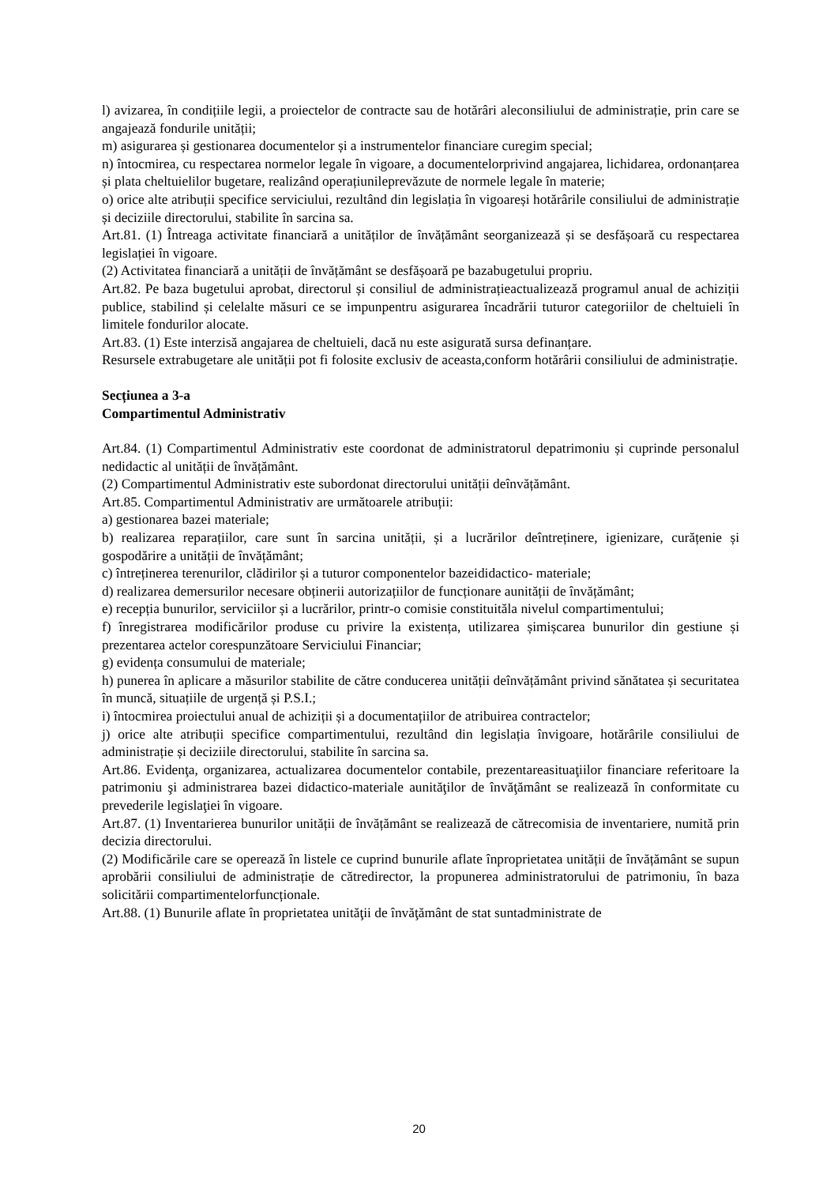l) avizarea, în condițiile legii, a proiectelor de contracte sau de hotărâri aleconsiliului de administrație, prin care se angajează fondurile unității;
m) asigurarea și gestionarea documentelor și a instrumentelor financiare curegim special;
n) întocmirea, cu respectarea normelor legale în vigoare, a documentelorprivind angajarea, lichidarea, ordonanțarea și plata cheltuielilor bugetare, realizând operațiunileprevăzute de normele legale în materie;
o) orice alte atribuții specifice serviciului, rezultând din legislația în vigoareși hotărârile consiliului de administrație și deciziile directorului, stabilite în sarcina sa.
Art.81. (1) Întreaga activitate financiară a unităților de învățământ seorganizează și se desfășoară cu respectarea legislației în vigoare.
(2) Activitatea financiară a unității de învățământ se desfășoară pe bazabugetului propriu.
Art.82. Pe baza bugetului aprobat, directorul și consiliul de administrațieactualizează programul anual de achiziții publice, stabilind și celelalte măsuri ce se impunpentru asigurarea încadrării tuturor categoriilor de cheltuieli în limitele fondurilor alocate.
Art.83. (1) Este interzisă angajarea de cheltuieli, dacă nu este asigurată sursa definanțare.
Resursele extrabugetare ale unității pot fi folosite exclusiv de aceasta,conform hotărârii consiliului de administrație.
Secțiunea a 3-a
Compartimentul Administrativ
Art.84. (1) Compartimentul Administrativ este coordonat de administratorul depatrimoniu și cuprinde personalul nedidactic al unității de învățământ.
(2) Compartimentul Administrativ este subordonat directorului unității deînvățământ.
Art.85. Compartimentul Administrativ are următoarele atribuții:
a) gestionarea bazei materiale;
b) realizarea reparațiilor, care sunt în sarcina unității, și a lucrărilor deîntreținere, igienizare, curățenie și gospodărire a unității de învățământ;
c) întreținerea terenurilor, clădirilor și a tuturor componentelor bazeididactico- materiale;
d) realizarea demersurilor necesare obținerii autorizațiilor de funcționare aunității de învățământ;
e) recepția bunurilor, serviciilor și a lucrărilor, printr-o comisie constituităla nivelul compartimentului;
f) înregistrarea modificărilor produse cu privire la existența, utilizarea șimișcarea bunurilor din gestiune și prezentarea actelor corespunzătoare Serviciului Financiar;
g) evidența consumului de materiale;
h) punerea în aplicare a măsurilor stabilite de către conducerea unității deînvățământ privind sănătatea și securitatea în muncă, situațiile de urgență și P.S.I.;
i) întocmirea proiectului anual de achiziții și a documentațiilor de atribuirea contractelor;
j) orice alte atribuții specifice compartimentului, rezultând din legislația învigoare, hotărârile consiliului de administrație și deciziile directorului, stabilite în sarcina sa.
Art.86. Evidenţa, organizarea, actualizarea documentelor contabile, prezentareasituaţiilor financiare referitoare la patrimoniu şi administrarea bazei didactico-materiale aunităţilor de învăţământ se realizează în conformitate cu prevederile legislaţiei în vigoare.
Art.87. (1) Inventarierea bunurilor unității de învățământ se realizează de cătrecomisia de inventariere, numită prin decizia directorului.
(2) Modificările care se operează în listele ce cuprind bunurile aflate înproprietatea unității de învățământ se supun aprobării consiliului de administrație de cătredirector, la propunerea administratorului de patrimoniu, în baza solicitării compartimentelorfuncționale.
Art.88. (1) Bunurile aflate în proprietatea unităţii de învăţământ de stat suntadministrate de
20